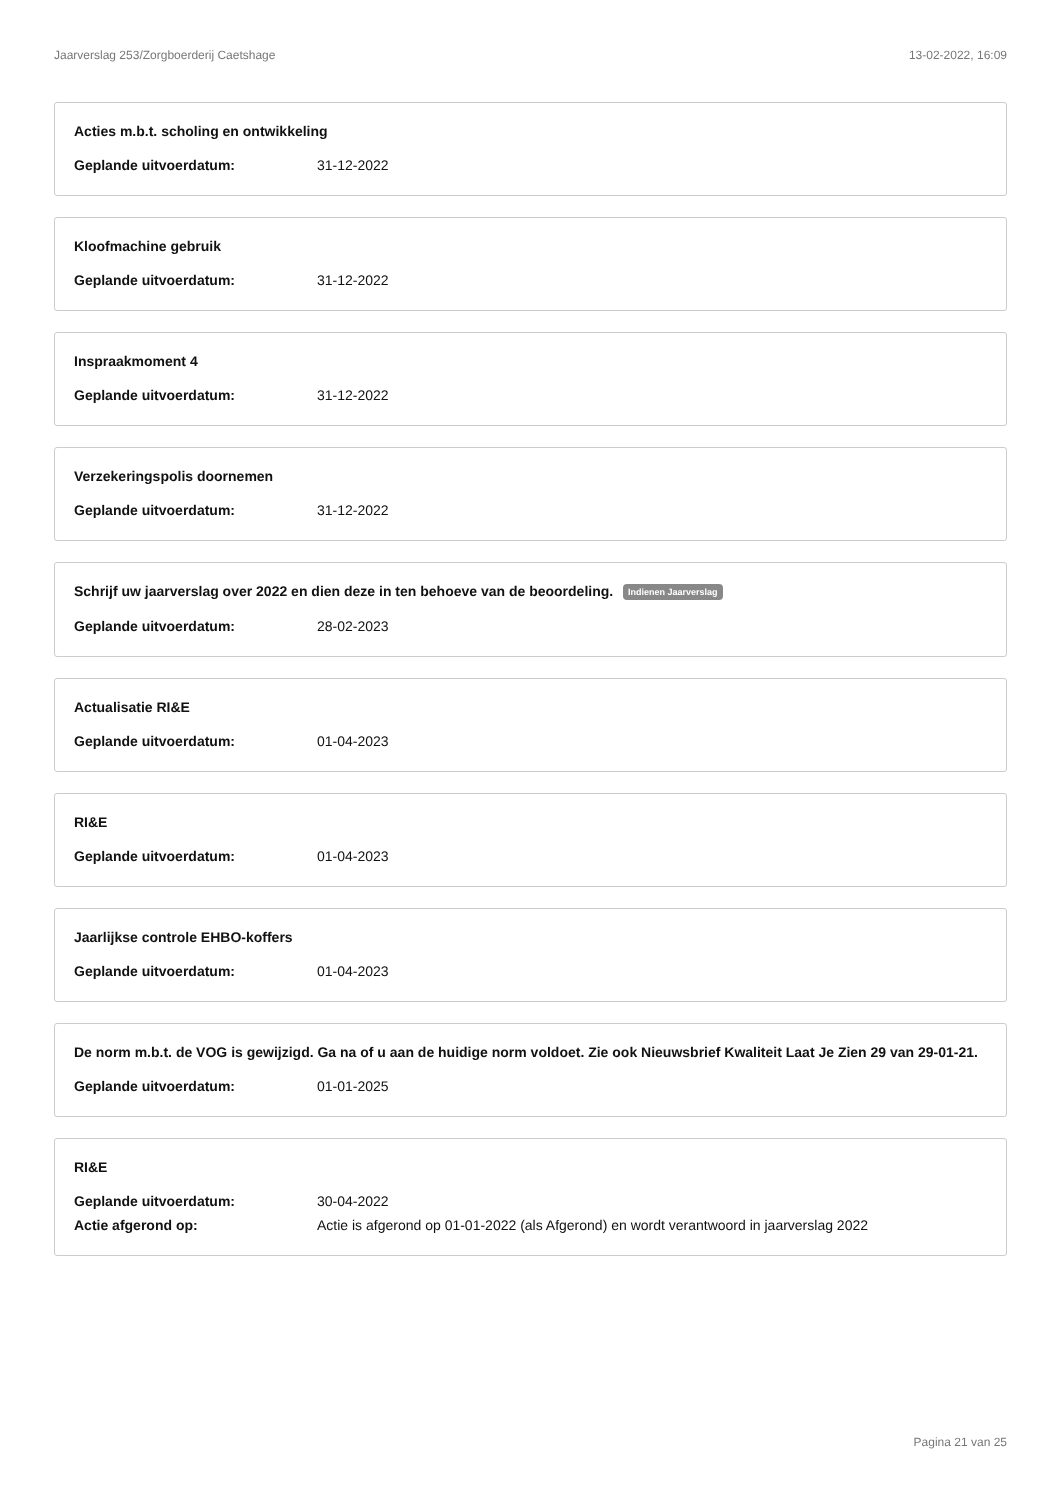Jaarverslag 253/Zorgboerderij Caetshage 13-02-2022, 16:09
Acties m.b.t. scholing en ontwikkeling
Geplande uitvoerdatum: 31-12-2022
Kloofmachine gebruik
Geplande uitvoerdatum: 31-12-2022
Inspraakmoment 4
Geplande uitvoerdatum: 31-12-2022
Verzekeringspolis doornemen
Geplande uitvoerdatum: 31-12-2022
Schrijf uw jaarverslag over 2022 en dien deze in ten behoeve van de beoordeling. Indienen Jaarverslag
Geplande uitvoerdatum: 28-02-2023
Actualisatie RI&E
Geplande uitvoerdatum: 01-04-2023
RI&E
Geplande uitvoerdatum: 01-04-2023
Jaarlijkse controle EHBO-koffers
Geplande uitvoerdatum: 01-04-2023
De norm m.b.t. de VOG is gewijzigd. Ga na of u aan de huidige norm voldoet. Zie ook Nieuwsbrief Kwaliteit Laat Je Zien 29 van 29-01-21.
Geplande uitvoerdatum: 01-01-2025
RI&E
Geplande uitvoerdatum: 30-04-2022
Actie afgerond op: Actie is afgerond op 01-01-2022 (als Afgerond) en wordt verantwoord in jaarverslag 2022
Pagina 21 van 25